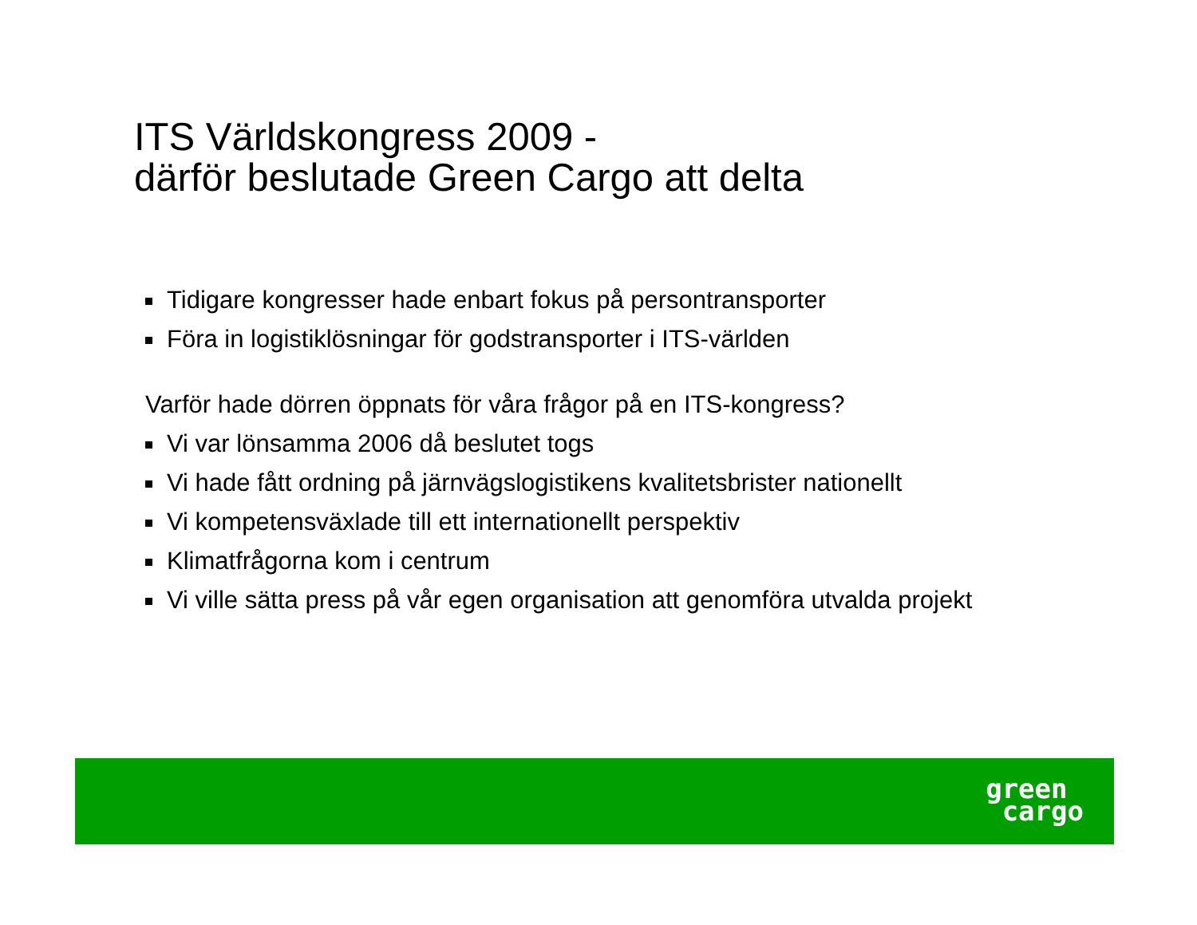ITS Världskongress 2009 -
därför beslutade Green Cargo att delta
Tidigare kongresser hade enbart fokus på persontransporter
Föra in logistiklösningar för godstransporter i ITS-världen
Varför hade dörren öppnats för våra frågor på en ITS-kongress?
Vi var lönsamma 2006 då beslutet togs
Vi hade fått ordning på järnvägslogistikens kvalitetsbrister nationellt
Vi kompetensväxlade till ett internationellt perspektiv
Klimatfrågorna kom i centrum
Vi ville sätta press på vår egen organisation att genomföra utvalda projekt
green
cargo